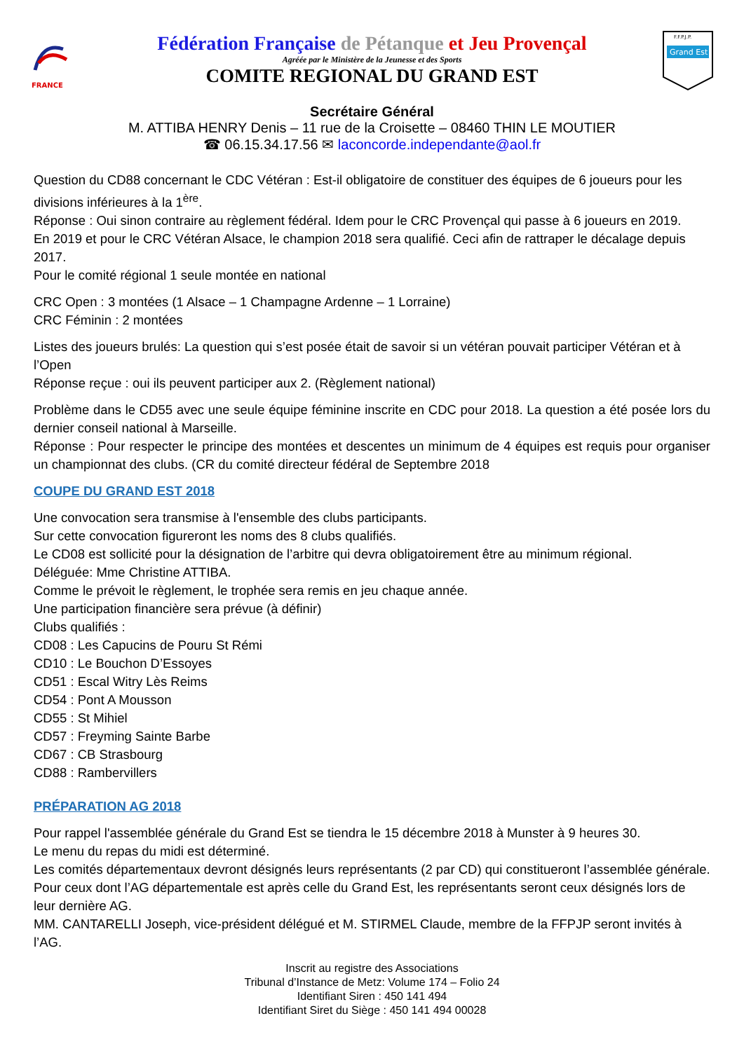FRANCE
Fédération Française de Pétanque et Jeu Provençal
Agréée par le Ministère de la Jeunesse et des Sports
COMITE REGIONAL DU GRAND EST
F.F.P.J.P.
Grand Est
Secrétaire Général
M. ATTIBA HENRY Denis – 11 rue de la Croisette – 08460 THIN LE MOUTIER
☎ 06.15.34.17.56 ✉ laconcorde.independante@aol.fr
Question du CD88 concernant le CDC Vétéran : Est-il obligatoire de constituer des équipes de 6 joueurs pour les divisions inférieures à la 1<sup>ère</sup>.
Réponse : Oui sinon contraire au règlement fédéral. Idem pour le CRC Provençal qui passe à 6 joueurs en 2019.
En 2019 et pour le CRC Vétéran Alsace, le champion 2018 sera qualifié. Ceci afin de rattraper le décalage depuis 2017.
Pour le comité régional 1 seule montée en national
CRC Open : 3 montées (1 Alsace – 1 Champagne Ardenne – 1 Lorraine)
CRC Féminin : 2 montées
Listes des joueurs brulés: La question qui s’est posée était de savoir si un vétéran pouvait participer Vétéran et à l’Open
Réponse reçue : oui ils peuvent participer aux 2. (Règlement national)
Problème dans le CD55 avec une seule équipe féminine inscrite en CDC pour 2018. La question a été posée lors du dernier conseil national à Marseille.
Réponse : Pour respecter le principe des montées et descentes un minimum de 4 équipes est requis pour organiser un championnat des clubs. (CR du comité directeur fédéral de Septembre 2018
COUPE DU GRAND EST 2018
Une convocation sera transmise à l'ensemble des clubs participants.
Sur cette convocation figureront les noms des 8 clubs qualifiés.
Le CD08 est sollicité pour la désignation de l’arbitre qui devra obligatoirement être au minimum régional.
Déléguée: Mme Christine ATTIBA.
Comme le prévoit le règlement, le trophée sera remis en jeu chaque année.
Une participation financière sera prévue (à définir)
Clubs qualifiés :
CD08 : Les Capucins de Pouru St Rémi
CD10 : Le Bouchon D’Essoyes
CD51 : Escal Witry Lès Reims
CD54 : Pont A Mousson
CD55 : St Mihiel
CD57 : Freyming Sainte Barbe
CD67 : CB Strasbourg
CD88 : Rambervillers
PRÉPARATION AG 2018
Pour rappel l'assemblée générale du Grand Est se tiendra le 15 décembre 2018 à Munster à 9 heures 30.
Le menu du repas du midi est déterminé.
Les comités départementaux devront désignés leurs représentants (2 par CD) qui constitueront l’assemblée générale. Pour ceux dont l’AG départementale est après celle du Grand Est, les représentants seront ceux désignés lors de leur dernière AG.
MM. CANTARELLI Joseph, vice-président délégué et M. STIRMEL Claude, membre de la FFPJP seront invités à l’AG.
Inscrit au registre des Associations
Tribunal d’Instance de Metz: Volume 174 – Folio 24
Identifiant Siren : 450 141 494
Identifiant Siret du Siège : 450 141 494 00028